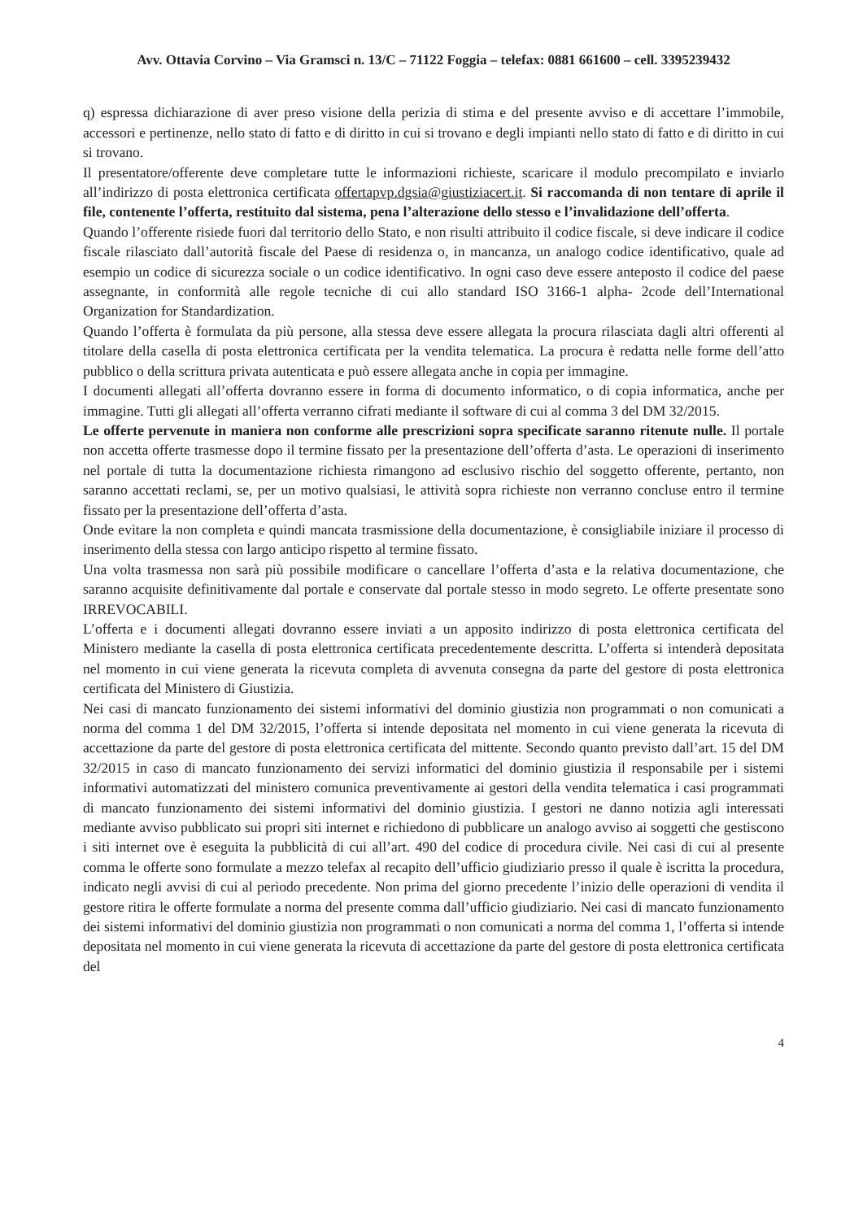Avv. Ottavia Corvino – Via Gramsci n. 13/C – 71122 Foggia – telefax: 0881 661600 – cell. 3395239432
q) espressa dichiarazione di aver preso visione della perizia di stima e del presente avviso e di accettare l’immobile, accessori e pertinenze, nello stato di fatto e di diritto in cui si trovano e degli impianti nello stato di fatto e di diritto in cui si trovano.
Il presentatore/offerente deve completare tutte le informazioni richieste, scaricare il modulo precompilato e inviarlo all’indirizzo di posta elettronica certificata offertapvp.dgsia@giustiziacert.it. Si raccomanda di non tentare di aprile il file, contenente l’offerta, restituito dal sistema, pena l’alterazione dello stesso e l’invalidazione dell’offerta.
Quando l’offerente risiede fuori dal territorio dello Stato, e non risulti attribuito il codice fiscale, si deve indicare il codice fiscale rilasciato dall’autorità fiscale del Paese di residenza o, in mancanza, un analogo codice identificativo, quale ad esempio un codice di sicurezza sociale o un codice identificativo. In ogni caso deve essere anteposto il codice del paese assegnante, in conformità alle regole tecniche di cui allo standard ISO 3166-1 alpha- 2code dell’International Organization for Standardization.
Quando l’offerta è formulata da più persone, alla stessa deve essere allegata la procura rilasciata dagli altri offerenti al titolare della casella di posta elettronica certificata per la vendita telematica. La procura è redatta nelle forme dell’atto pubblico o della scrittura privata autenticata e può essere allegata anche in copia per immagine.
I documenti allegati all’offerta dovranno essere in forma di documento informatico, o di copia informatica, anche per immagine. Tutti gli allegati all’offerta verranno cifrati mediante il software di cui al comma 3 del DM 32/2015.
Le offerte pervenute in maniera non conforme alle prescrizioni sopra specificate saranno ritenute nulle. Il portale non accetta offerte trasmesse dopo il termine fissato per la presentazione dell’offerta d’asta. Le operazioni di inserimento nel portale di tutta la documentazione richiesta rimangono ad esclusivo rischio del soggetto offerente, pertanto, non saranno accettati reclami, se, per un motivo qualsiasi, le attività sopra richieste non verranno concluse entro il termine fissato per la presentazione dell’offerta d’asta.
Onde evitare la non completa e quindi mancata trasmissione della documentazione, è consigliabile iniziare il processo di inserimento della stessa con largo anticipo rispetto al termine fissato.
Una volta trasmessa non sarà più possibile modificare o cancellare l’offerta d’asta e la relativa documentazione, che saranno acquisite definitivamente dal portale e conservate dal portale stesso in modo segreto. Le offerte presentate sono IRREVOCABILI.
L’offerta e i documenti allegati dovranno essere inviati a un apposito indirizzo di posta elettronica certificata del Ministero mediante la casella di posta elettronica certificata precedentemente descritta. L’offerta si intenderà depositata nel momento in cui viene generata la ricevuta completa di avvenuta consegna da parte del gestore di posta elettronica certificata del Ministero di Giustizia.
Nei casi di mancato funzionamento dei sistemi informativi del dominio giustizia non programmati o non comunicati a norma del comma 1 del DM 32/2015, l’offerta si intende depositata nel momento in cui viene generata la ricevuta di accettazione da parte del gestore di posta elettronica certificata del mittente. Secondo quanto previsto dall’art. 15 del DM 32/2015 in caso di mancato funzionamento dei servizi informatici del dominio giustizia il responsabile per i sistemi informativi automatizzati del ministero comunica preventivamente ai gestori della vendita telematica i casi programmati di mancato funzionamento dei sistemi informativi del dominio giustizia. I gestori ne danno notizia agli interessati mediante avviso pubblicato sui propri siti internet e richiedono di pubblicare un analogo avviso ai soggetti che gestiscono i siti internet ove è eseguita la pubblicità di cui all’art. 490 del codice di procedura civile. Nei casi di cui al presente comma le offerte sono formulate a mezzo telefax al recapito dell’ufficio giudiziario presso il quale è iscritta la procedura, indicato negli avvisi di cui al periodo precedente. Non prima del giorno precedente l’inizio delle operazioni di vendita il gestore ritira le offerte formulate a norma del presente comma dall’ufficio giudiziario. Nei casi di mancato funzionamento dei sistemi informativi del dominio giustizia non programmati o non comunicati a norma del comma 1, l’offerta si intende depositata nel momento in cui viene generata la ricevuta di accettazione da parte del gestore di posta elettronica certificata del
4